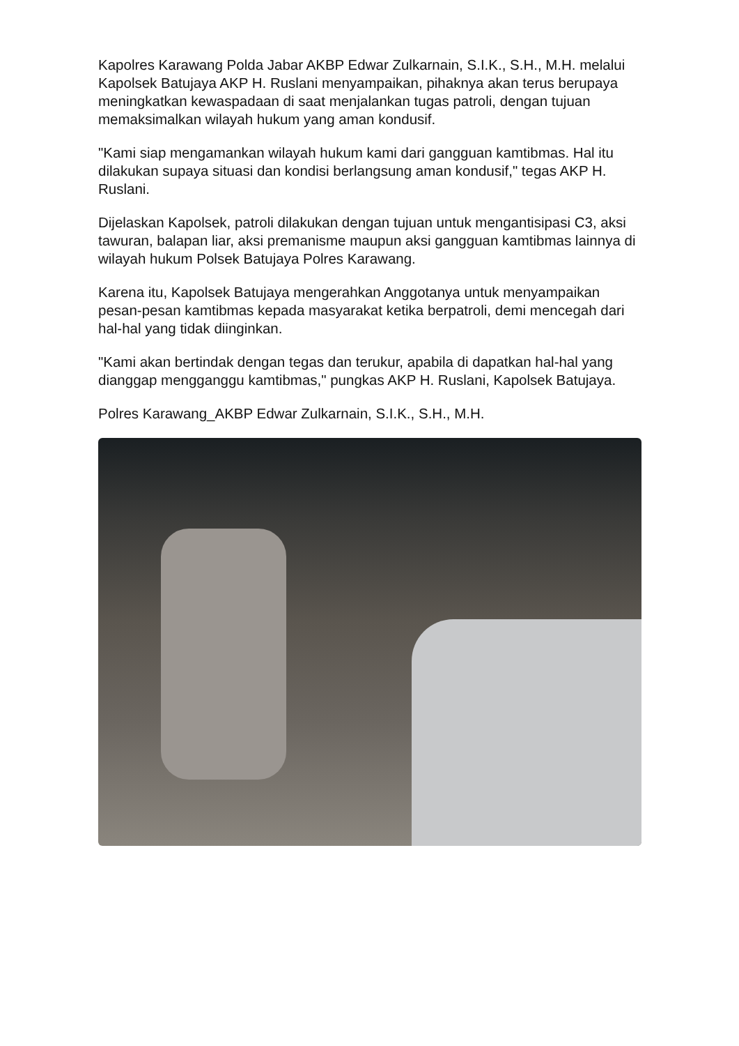Kapolres Karawang Polda Jabar AKBP Edwar Zulkarnain, S.I.K., S.H., M.H. melalui Kapolsek Batujaya AKP H. Ruslani menyampaikan, pihaknya akan terus berupaya meningkatkan kewaspadaan di saat menjalankan tugas patroli, dengan tujuan memaksimalkan wilayah hukum yang aman kondusif.
"Kami siap mengamankan wilayah hukum kami dari gangguan kamtibmas. Hal itu dilakukan supaya situasi dan kondisi berlangsung aman kondusif," tegas AKP H. Ruslani.
Dijelaskan Kapolsek, patroli dilakukan dengan tujuan untuk mengantisipasi C3, aksi tawuran, balapan liar, aksi premanisme maupun aksi gangguan kamtibmas lainnya di wilayah hukum Polsek Batujaya Polres Karawang.
Karena itu, Kapolsek Batujaya mengerahkan Anggotanya untuk menyampaikan pesan-pesan kamtibmas kepada masyarakat ketika berpatroli, demi mencegah dari hal-hal yang tidak diinginkan.
"Kami akan bertindak dengan tegas dan terukur, apabila di dapatkan hal-hal yang dianggap mengganggu kamtibmas," pungkas AKP H. Ruslani, Kapolsek Batujaya.
Polres Karawang_AKBP Edwar Zulkarnain, S.I.K., S.H., M.H.